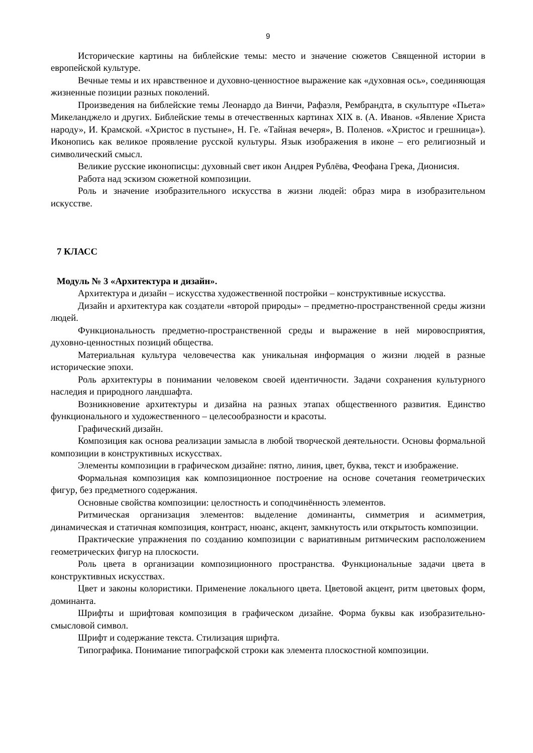9
Исторические картины на библейские темы: место и значение сюжетов Священной истории в европейской культуре.
Вечные темы и их нравственное и духовно-ценностное выражение как «духовная ось», соединяющая жизненные позиции разных поколений.
Произведения на библейские темы Леонардо да Винчи, Рафаэля, Рембрандта, в скульптуре «Пьета» Микеланджело и других. Библейские темы в отечественных картинах XIX в. (А. Иванов. «Явление Христа народу», И. Крамской. «Христос в пустыне», Н. Ге. «Тайная вечеря», В. Поленов. «Христос и грешница»). Иконопись как великое проявление русской культуры. Язык изображения в иконе – его религиозный и символический смысл.
Великие русские иконописцы: духовный свет икон Андрея Рублёва, Феофана Грека, Дионисия.
Работа над эскизом сюжетной композиции.
Роль и значение изобразительного искусства в жизни людей: образ мира в изобразительном искусстве.
7 КЛАСС
Модуль № 3 «Архитектура и дизайн».
Архитектура и дизайн – искусства художественной постройки – конструктивные искусства.
Дизайн и архитектура как создатели «второй природы» – предметно-пространственной среды жизни людей.
Функциональность предметно-пространственной среды и выражение в ней мировосприятия, духовно-ценностных позиций общества.
Материальная культура человечества как уникальная информация о жизни людей в разные исторические эпохи.
Роль архитектуры в понимании человеком своей идентичности. Задачи сохранения культурного наследия и природного ландшафта.
Возникновение архитектуры и дизайна на разных этапах общественного развития. Единство функционального и художественного – целесообразности и красоты.
Графический дизайн.
Композиция как основа реализации замысла в любой творческой деятельности. Основы формальной композиции в конструктивных искусствах.
Элементы композиции в графическом дизайне: пятно, линия, цвет, буква, текст и изображение.
Формальная композиция как композиционное построение на основе сочетания геометрических фигур, без предметного содержания.
Основные свойства композиции: целостность и соподчинённость элементов.
Ритмическая организация элементов: выделение доминанты, симметрия и асимметрия, динамическая и статичная композиция, контраст, нюанс, акцент, замкнутость или открытость композиции.
Практические упражнения по созданию композиции с вариативным ритмическим расположением геометрических фигур на плоскости.
Роль цвета в организации композиционного пространства. Функциональные задачи цвета в конструктивных искусствах.
Цвет и законы колористики. Применение локального цвета. Цветовой акцент, ритм цветовых форм, доминанта.
Шрифты и шрифтовая композиция в графическом дизайне. Форма буквы как изобразительно-смысловой символ.
Шрифт и содержание текста. Стилизация шрифта.
Типографика. Понимание типографской строки как элемента плоскостной композиции.